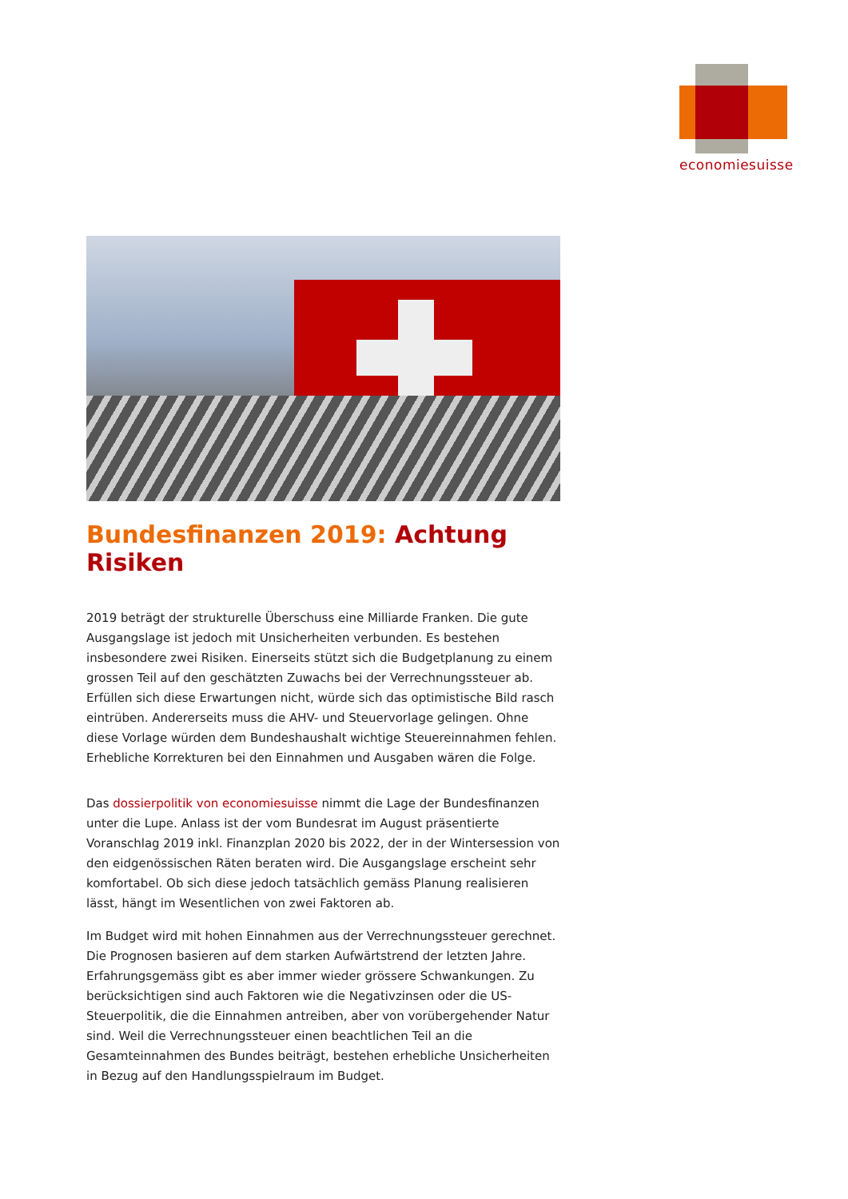economiesuisse
Bundesfinanzen 2019: Achtung Risiken
2019 beträgt der strukturelle Überschuss eine Milliarde Franken. Die gute Ausgangslage ist jedoch mit Unsicherheiten verbunden. Es bestehen insbesondere zwei Risiken. Einerseits stützt sich die Budgetplanung zu einem grossen Teil auf den geschätzten Zuwachs bei der Verrechnungssteuer ab. Erfüllen sich diese Erwartungen nicht, würde sich das optimistische Bild rasch eintrüben. Andererseits muss die AHV- und Steuervorlage gelingen. Ohne diese Vorlage würden dem Bundeshaushalt wichtige Steuereinnahmen fehlen. Erhebliche Korrekturen bei den Einnahmen und Ausgaben wären die Folge.
Das dossierpolitik von economiesuisse nimmt die Lage der Bundesfinanzen unter die Lupe. Anlass ist der vom Bundesrat im August präsentierte Voranschlag 2019 inkl. Finanzplan 2020 bis 2022, der in der Wintersession von den eidgenössischen Räten beraten wird. Die Ausgangslage erscheint sehr komfortabel. Ob sich diese jedoch tatsächlich gemäss Planung realisieren lässt, hängt im Wesentlichen von zwei Faktoren ab.
Im Budget wird mit hohen Einnahmen aus der Verrechnungssteuer gerechnet. Die Prognosen basieren auf dem starken Aufwärtstrend der letzten Jahre. Erfahrungsgemäss gibt es aber immer wieder grössere Schwankungen. Zu berücksichtigen sind auch Faktoren wie die Negativzinsen oder die US-Steuerpolitik, die die Einnahmen antreiben, aber von vorübergehender Natur sind. Weil die Verrechnungssteuer einen beachtlichen Teil an die Gesamteinnahmen des Bundes beiträgt, bestehen erhebliche Unsicherheiten in Bezug auf den Handlungsspielraum im Budget.